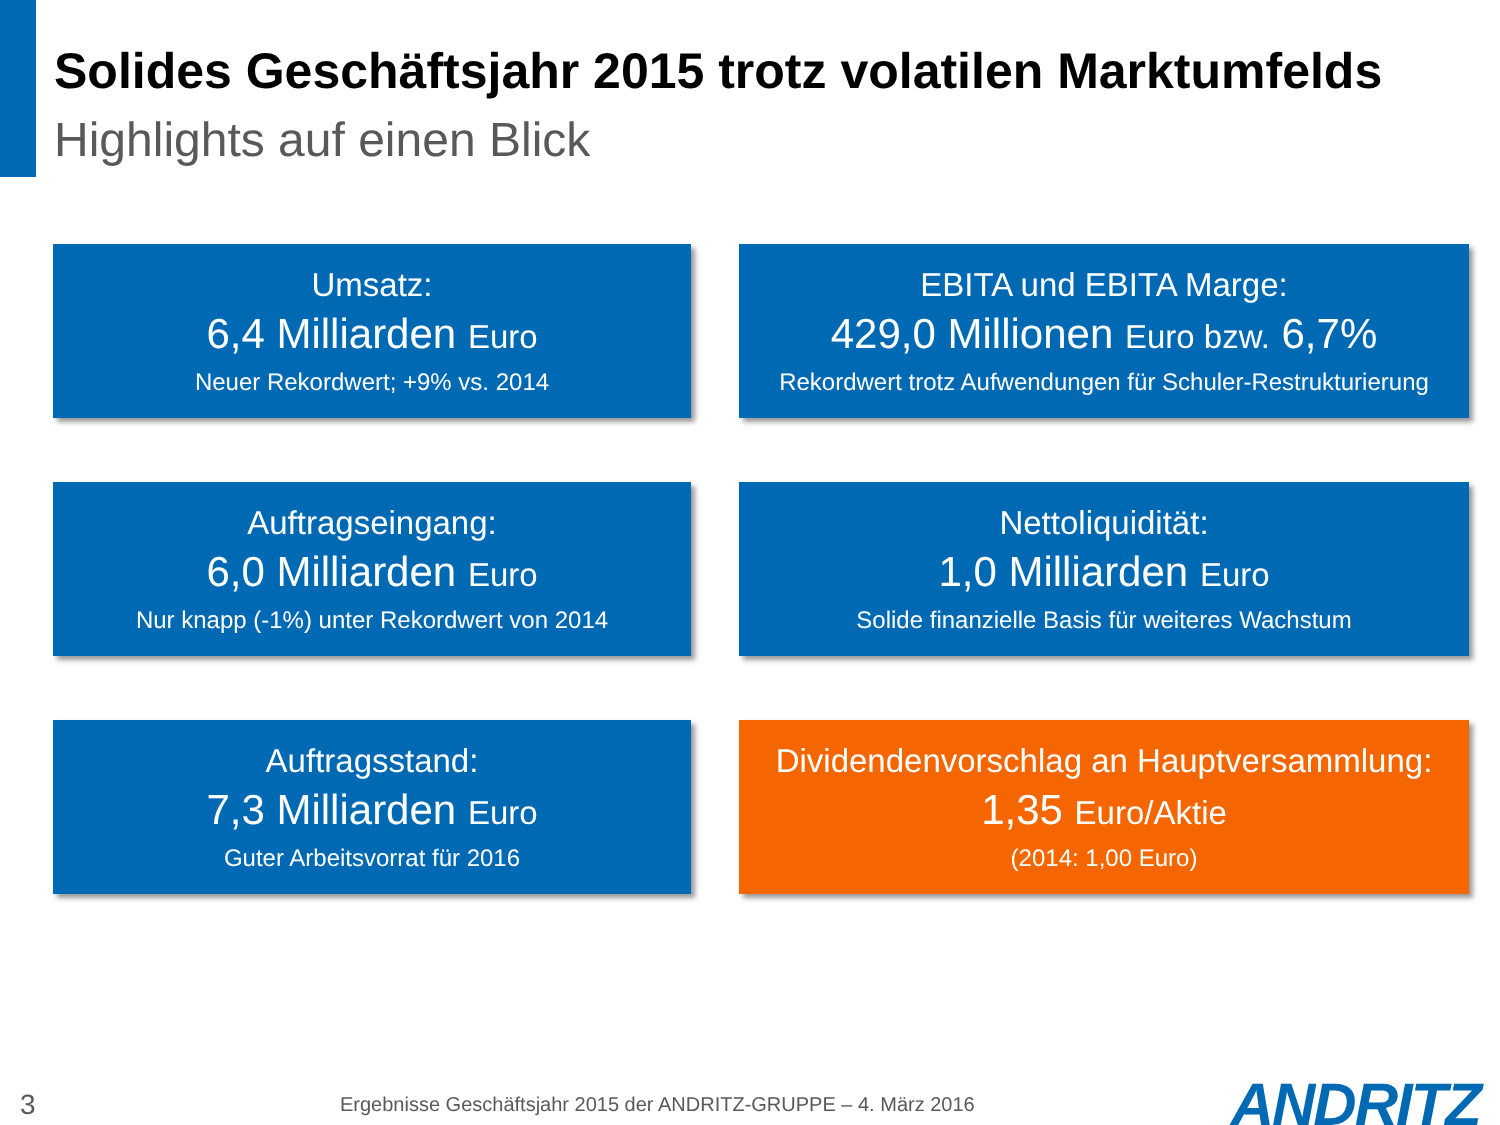Solides Geschäftsjahr 2015 trotz volatilen Marktumfelds
Highlights auf einen Blick
Umsatz:
6,4 Milliarden Euro
Neuer Rekordwert; +9% vs. 2014
EBITA und EBITA Marge:
429,0 Millionen Euro bzw. 6,7%
Rekordwert trotz Aufwendungen für Schuler-Restrukturierung
Auftragseingang:
6,0 Milliarden Euro
Nur knapp (-1%) unter Rekordwert von 2014
Nettoliquidität:
1,0 Milliarden Euro
Solide finanzielle Basis für weiteres Wachstum
Auftragsstand:
7,3 Milliarden Euro
Guter Arbeitsvorrat für 2016
Dividendenvorschlag an Hauptversammlung:
1,35 Euro/Aktie
(2014: 1,00 Euro)
3
Ergebnisse Geschäftsjahr 2015 der ANDRITZ-GRUPPE – 4. März 2016
ANDRITZ